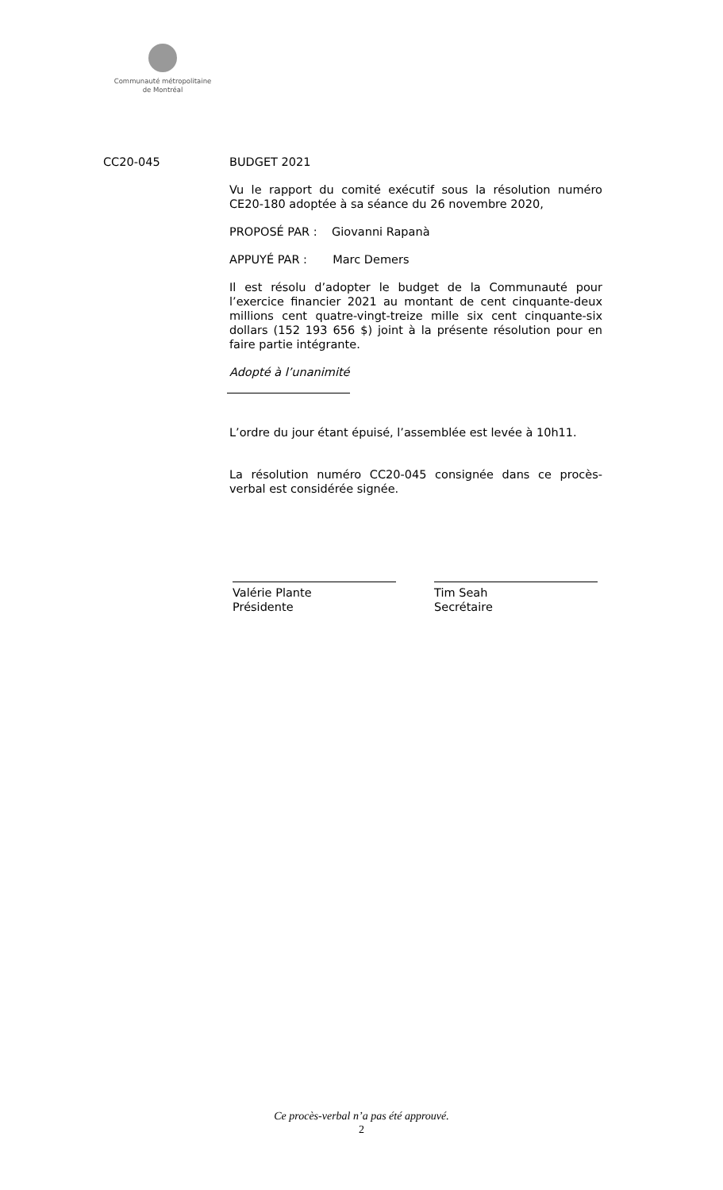Communauté métropolitaine
de Montréal
CC20-045 BUDGET 2021
Vu le rapport du comité exécutif sous la résolution numéro CE20-180 adoptée à sa séance du 26 novembre 2020,
PROPOSÉ PAR : Giovanni Rapanà
APPUYÉ PAR : Marc Demers
Il est résolu d’adopter le budget de la Communauté pour l’exercice financier 2021 au montant de cent cinquante-deux millions cent quatre-vingt-treize mille six cent cinquante-six dollars (152 193 656 $) joint à la présente résolution pour en faire partie intégrante.
Adopté à l’unanimité
L’ordre du jour étant épuisé, l’assemblée est levée à 10h11.
La résolution numéro CC20-045 consignée dans ce procès-verbal est considérée signée.
Valérie Plante
Présidente
Tim Seah
Secrétaire
Ce procès-verbal n’a pas été approuvé.
2